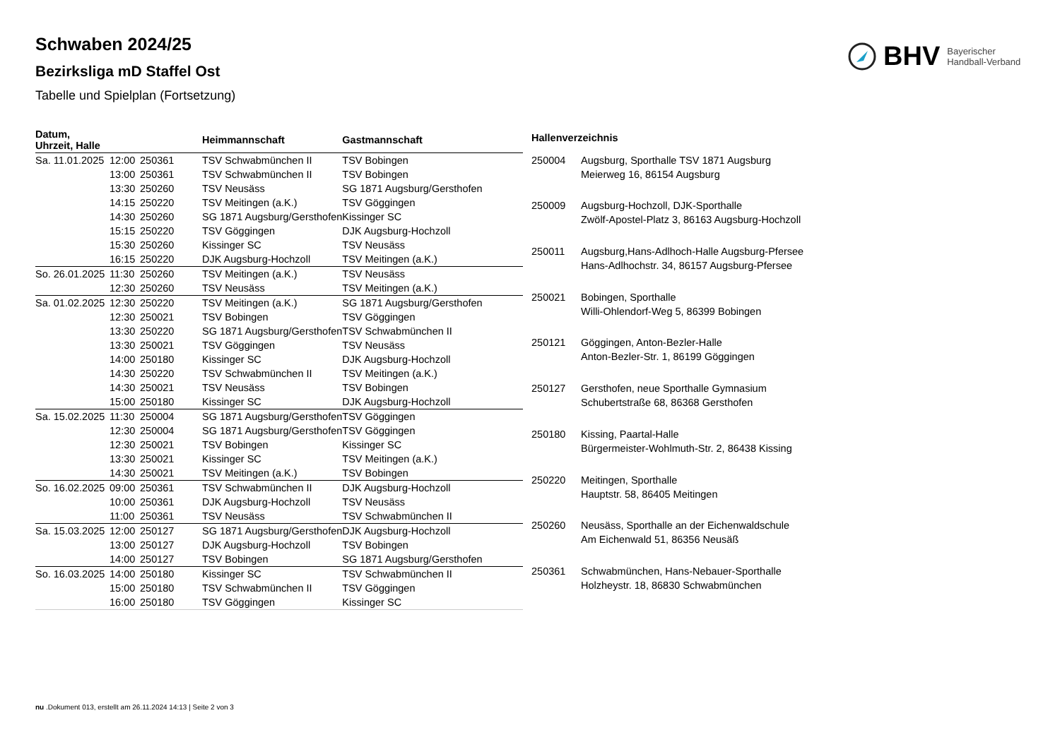BHV Bayerischer
Handball-Verband
Schwaben 2024/25
Bezirksliga mD Staffel Ost
Tabelle und Spielplan (Fortsetzung)
| Datum, Uhrzeit, Halle | | | Heimmannschaft | Gastmannschaft |
| --- | --- | --- | --- | --- |
| Sa. 11.01.2025 | 12:00 | 250361 | TSV Schwabmünchen II | TSV Bobingen |
| | 13:00 | 250361 | TSV Schwabmünchen II | TSV Bobingen |
| | 13:30 | 250260 | TSV Neusäss | SG 1871 Augsburg/Gersthofen |
| | 14:15 | 250220 | TSV Meitingen (a.K.) | TSV Göggingen |
| | 14:30 | 250260 | SG 1871 Augsburg/Gersthofen | Kissinger SC |
| | 15:15 | 250220 | TSV Göggingen | DJK Augsburg-Hochzoll |
| | 15:30 | 250260 | Kissinger SC | TSV Neusäss |
| | 16:15 | 250220 | DJK Augsburg-Hochzoll | TSV Meitingen (a.K.) |
| So. 26.01.2025 | 11:30 | 250260 | TSV Meitingen (a.K.) | TSV Neusäss |
| | 12:30 | 250260 | TSV Neusäss | TSV Meitingen (a.K.) |
| Sa. 01.02.2025 | 12:30 | 250220 | TSV Meitingen (a.K.) | SG 1871 Augsburg/Gersthofen |
| | 12:30 | 250021 | TSV Bobingen | TSV Göggingen |
| | 13:30 | 250220 | SG 1871 Augsburg/Gersthofen | TSV Schwabmünchen II |
| | 13:30 | 250021 | TSV Göggingen | TSV Neusäss |
| | 14:00 | 250180 | Kissinger SC | DJK Augsburg-Hochzoll |
| | 14:30 | 250220 | TSV Schwabmünchen II | TSV Meitingen (a.K.) |
| | 14:30 | 250021 | TSV Neusäss | TSV Bobingen |
| | 15:00 | 250180 | Kissinger SC | DJK Augsburg-Hochzoll |
| Sa. 15.02.2025 | 11:30 | 250004 | SG 1871 Augsburg/Gersthofen | TSV Göggingen |
| | 12:30 | 250004 | SG 1871 Augsburg/Gersthofen | TSV Göggingen |
| | 12:30 | 250021 | TSV Bobingen | Kissinger SC |
| | 13:30 | 250021 | Kissinger SC | TSV Meitingen (a.K.) |
| | 14:30 | 250021 | TSV Meitingen (a.K.) | TSV Bobingen |
| So. 16.02.2025 | 09:00 | 250361 | TSV Schwabmünchen II | DJK Augsburg-Hochzoll |
| | 10:00 | 250361 | DJK Augsburg-Hochzoll | TSV Neusäss |
| | 11:00 | 250361 | TSV Neusäss | TSV Schwabmünchen II |
| Sa. 15.03.2025 | 12:00 | 250127 | SG 1871 Augsburg/Gersthofen | DJK Augsburg-Hochzoll |
| | 13:00 | 250127 | DJK Augsburg-Hochzoll | TSV Bobingen |
| | 14:00 | 250127 | TSV Bobingen | SG 1871 Augsburg/Gersthofen |
| So. 16.03.2025 | 14:00 | 250180 | Kissinger SC | TSV Schwabmünchen II |
| | 15:00 | 250180 | TSV Schwabmünchen II | TSV Göggingen |
| | 16:00 | 250180 | TSV Göggingen | Kissinger SC |
| Hallenverzeichnis | |
| --- | --- |
| 250004 | Augsburg, Sporthalle TSV 1871 Augsburg Meierweg 16, 86154 Augsburg |
| 250009 | Augsburg-Hochzoll, DJK-Sporthalle Zwölf-Apostel-Platz 3, 86163 Augsburg-Hochzoll |
| 250011 | Augsburg,Hans-Adlhoch-Halle Augsburg-Pfersee Hans-Adlhochstr. 34, 86157 Augsburg-Pfersee |
| 250021 | Bobingen, Sporthalle Willi-Ohlendorf-Weg 5, 86399 Bobingen |
| 250121 | Göggingen, Anton-Bezler-Halle Anton-Bezler-Str. 1, 86199 Göggingen |
| 250127 | Gersthofen, neue Sporthalle Gymnasium Schubertstraße 68, 86368 Gersthofen |
| 250180 | Kissing, Paartal-Halle Bürgermeister-Wohlmuth-Str. 2, 86438 Kissing |
| 250220 | Meitingen, Sporthalle Hauptstr. 58, 86405 Meitingen |
| 250260 | Neusäss, Sporthalle an der Eichenwaldschule Am Eichenwald 51, 86356 Neusäß |
| 250361 | Schwabmünchen, Hans-Nebauer-Sporthalle Holzheystr. 18, 86830 Schwabmünchen |
nu .Dokument 013, erstellt am 26.11.2024 14:13 | Seite 2 von 3